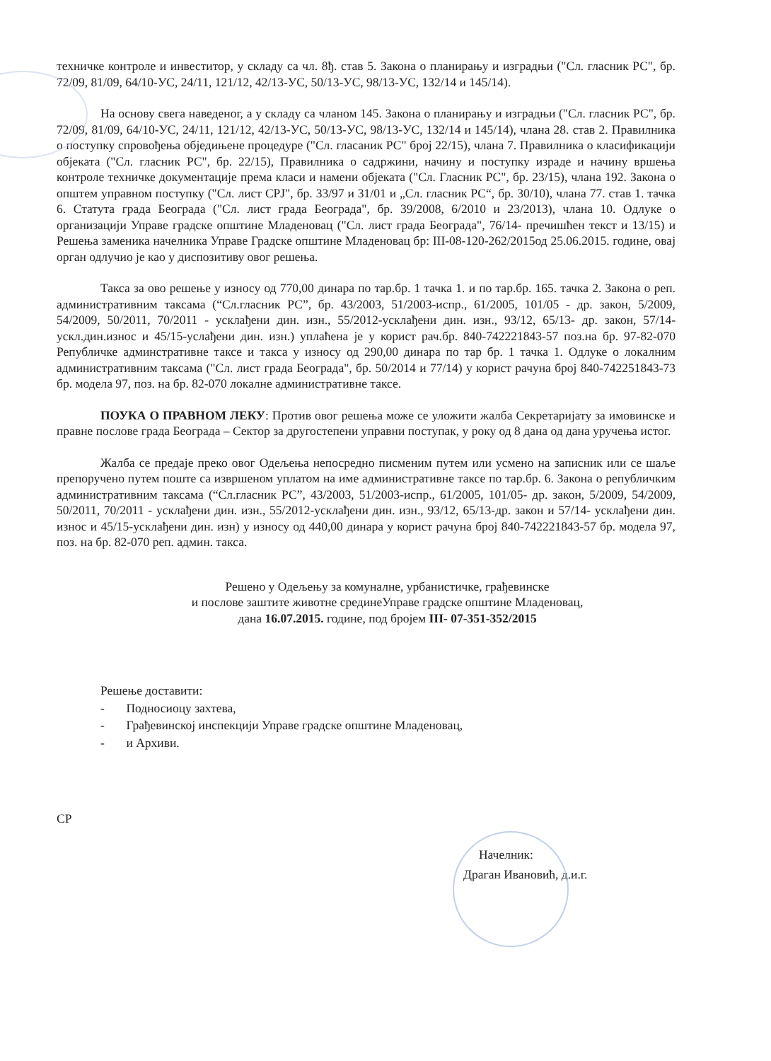техничке контроле и инвеститор, у складу са чл. 8ђ. став 5. Закона о планирању и изградњи ("Сл. гласник РС", бр. 72/09, 81/09, 64/10-УС, 24/11, 121/12, 42/13-УС, 50/13-УС, 98/13-УС, 132/14 и 145/14).
На основу свега наведеног, а у складу са чланом 145. Закона о планирању и изградњи ("Сл. гласник РС", бр. 72/09, 81/09, 64/10-УС, 24/11, 121/12, 42/13-УС, 50/13-УС, 98/13-УС, 132/14 и 145/14), члана 28. став 2. Правилника о поступку спровођења обједињене процедуре ("Сл. гласаник РС" број 22/15), члана 7. Правилника о класификацији објеката ("Сл. гласник РС", бр. 22/15), Правилника о садржини, начину и поступку израде и начину вршења контроле техничке документације према класи и намени објеката ("Сл. Гласник РС", бр. 23/15), члана 192. Закона о општем управном поступку ("Сл. лист СРЈ", бр. 33/97 и 31/01 и „Сл. гласник РС“, бр. 30/10), члана 77. став 1. тачка 6. Статута града Београда ("Сл. лист града Београда", бр. 39/2008, 6/2010 и 23/2013), члана 10. Одлуке о организацији Управе градске општине Младеновац ("Сл. лист града Београда", 76/14- пречишћен текст и 13/15) и Решења заменика начелника Управе Градске општине Младеновац бр: III-08-120-262/2015од 25.06.2015. године, овај орган одлучио је као у диспозитиву овог решења.
Такса за ово решење у износу од 770,00 динара по тар.бр. 1 тачка 1. и по тар.бр. 165. тачка 2. Закона о реп. административним таксама (“Сл.гласник РС”, бр. 43/2003, 51/2003-испр., 61/2005, 101/05 - др. закон, 5/2009, 54/2009, 50/2011, 70/2011 - усклађени дин. изн., 55/2012-усклађени дин. изн., 93/12, 65/13- др. закон, 57/14-ускл.дин.износ и 45/15-услађени дин. изн.) уплаћена је у корист рач.бр. 840-742221843-57 поз.на бр. 97-82-070 Републичке админстративне таксе и такса у износу од 290,00 динара по тар бр. 1 тачка 1. Одлуке о локалним административним таксама ("Сл. лист града Београда", бр. 50/2014 и 77/14) у корист рачуна број 840-742251843-73 бр. модела 97, поз. на бр. 82-070 локалне административне таксе.
ПОУКА О ПРАВНОМ ЛЕКУ: Против овог решења може се уложити жалба Секретаријату за имовинске и правне послове града Београда – Сектор за другостепени управни поступак, у року од 8 дана од дана уручења истог.
Жалба се предаје преко овог Одељења непосредно писменим путем или усмено на записник или се шаље препоручено путем поште са извршеном уплатом на име административне таксе по тар.бр. 6. Закона о републичким административним таксама (“Сл.гласник РС”, 43/2003, 51/2003-испр., 61/2005, 101/05- др. закон, 5/2009, 54/2009, 50/2011, 70/2011 - усклађени дин. изн., 55/2012-усклађени дин. изн., 93/12, 65/13-др. закон и 57/14- усклађени дин. износ и 45/15-усклађени дин. изн) у износу од 440,00 динара у корист рачуна број 840-742221843-57 бр. модела 97, поз. на бр. 82-070 реп. админ. такса.
Решено у Одељењу за комуналне, урбанистичке, грађевинске
и послове заштите животне срединеУправе градске општине Младеновац,
дана 16.07.2015. године, под бројем III- 07-351-352/2015
Решење доставити:
- Подносиоцу захтева,
- Грађевинској инспекцији Управе градске општине Младеновац,
- и Архиви.
СР
Начелник:
Драган Ивановић, д.и.г.